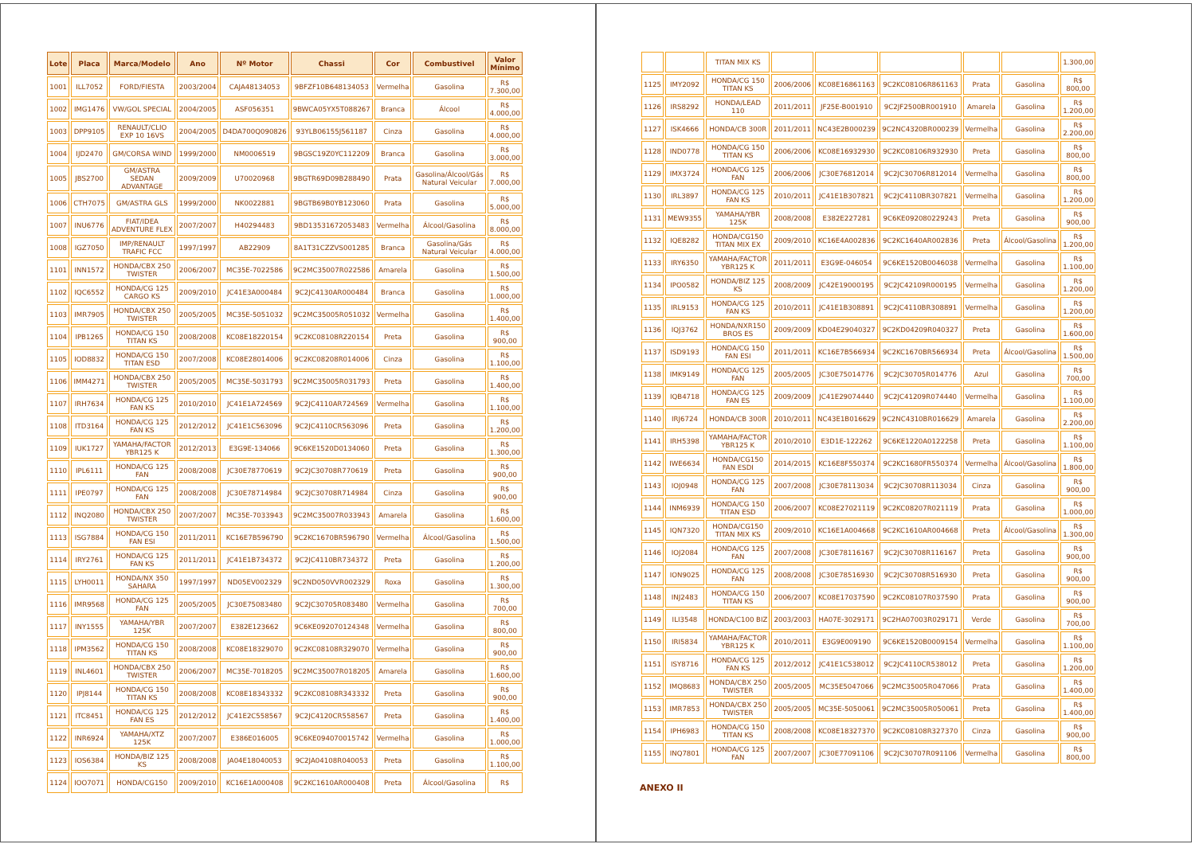| Lote | Placa | Marca/Modelo | Ano | Nº Motor | Chassi | Cor | Combustivel | Valor Mínimo |
| --- | --- | --- | --- | --- | --- | --- | --- | --- |
| 1001 | ILL7052 | FORD/FIESTA | 2003/2004 | CAJA48134053 | 9BFZF10B648134053 | Vermelha | Gasolina | R$ 7.300,00 |
| 1002 | IMG1476 | VW/GOL SPECIAL | 2004/2005 | ASF056351 | 9BWCA05YX5T088267 | Branca | Álcool | R$ 4.000,00 |
| 1003 | DPP9105 | RENAULT/CLIO EXP 10 16VS | 2004/2005 | D4DA700Q090826 | 93YLB06155J561187 | Cinza | Gasolina | R$ 4.000,00 |
| 1004 | IJD2470 | GM/CORSA WIND | 1999/2000 | NM0006519 | 9BGSC19Z0YC112209 | Branca | Gasolina | R$ 3.000,00 |
| 1005 | JBS2700 | GM/ASTRA SEDAN ADVANTAGE | 2009/2009 | U70020968 | 9BGTR69D09B288490 | Prata | Gasolina/Álcool/Gás Natural Veicular | R$ 7.000,00 |
| 1006 | CTH7075 | GM/ASTRA GLS | 1999/2000 | NK0022881 | 9BGTB69B0YB123060 | Prata | Gasolina | R$ 5.000,00 |
| 1007 | INU6776 | FIAT/IDEA ADVENTURE FLEX | 2007/2007 | H40294483 | 9BD13531672053483 | Vermelha | Álcool/Gasolina | R$ 8.000,00 |
| 1008 | IGZ7050 | IMP/RENAULT TRAFIC FCC | 1997/1997 | AB22909 | 8A1T31CZZVS001285 | Branca | Gasolina/Gás Natural Veicular | R$ 4.000,00 |
| 1101 | INN1572 | HONDA/CBX 250 TWISTER | 2006/2007 | MC35E-7022586 | 9C2MC35007R022586 | Amarela | Gasolina | R$ 1.500,00 |
| 1102 | IQC6552 | HONDA/CG 125 CARGO KS | 2009/2010 | JC41E3A000484 | 9C2JC4130AR000484 | Branca | Gasolina | R$ 1.000,00 |
| 1103 | IMR7905 | HONDA/CBX 250 TWISTER | 2005/2005 | MC35E-5051032 | 9C2MC35005R051032 | Vermelha | Gasolina | R$ 1.400,00 |
| 1104 | IPB1265 | HONDA/CG 150 TITAN KS | 2008/2008 | KC08E18220154 | 9C2KC08108R220154 | Preta | Gasolina | R$ 900,00 |
| 1105 | IOD8832 | HONDA/CG 150 TITAN ESD | 2007/2008 | KC08E28014006 | 9C2KC08208R014006 | Cinza | Gasolina | R$ 1.100,00 |
| 1106 | IMM4271 | HONDA/CBX 250 TWISTER | 2005/2005 | MC35E-5031793 | 9C2MC35005R031793 | Preta | Gasolina | R$ 1.400,00 |
| 1107 | IRH7634 | HONDA/CG 125 FAN KS | 2010/2010 | JC41E1A724569 | 9C2JC4110AR724569 | Vermelha | Gasolina | R$ 1.100,00 |
| 1108 | ITD3164 | HONDA/CG 125 FAN KS | 2012/2012 | JC41E1C563096 | 9C2JC4110CR563096 | Preta | Gasolina | R$ 1.200,00 |
| 1109 | IUK1727 | YAMAHA/FACTOR YBR125 K | 2012/2013 | E3G9E-134066 | 9C6KE1520D0134060 | Preta | Gasolina | R$ 1.300,00 |
| 1110 | IPL6111 | HONDA/CG 125 FAN | 2008/2008 | JC30E78770619 | 9C2JC30708R770619 | Preta | Gasolina | R$ 900,00 |
| 1111 | IPE0797 | HONDA/CG 125 FAN | 2008/2008 | JC30E78714984 | 9C2JC30708R714984 | Cinza | Gasolina | R$ 900,00 |
| 1112 | INQ2080 | HONDA/CBX 250 TWISTER | 2007/2007 | MC35E-7033943 | 9C2MC35007R033943 | Amarela | Gasolina | R$ 1.600,00 |
| 1113 | ISG7884 | HONDA/CG 150 FAN ESI | 2011/2011 | KC16E7B596790 | 9C2KC1670BR596790 | Vermelha | Álcool/Gasolina | R$ 1.500,00 |
| 1114 | IRY2761 | HONDA/CG 125 FAN KS | 2011/2011 | JC41E1B734372 | 9C2JC4110BR734372 | Preta | Gasolina | R$ 1.200,00 |
| 1115 | LYH0011 | HONDA/NX 350 SAHARA | 1997/1997 | ND05EV002329 | 9C2ND050VVR002329 | Roxa | Gasolina | R$ 1.300,00 |
| 1116 | IMR9568 | HONDA/CG 125 FAN | 2005/2005 | JC30E75083480 | 9C2JC30705R083480 | Vermelha | Gasolina | R$ 700,00 |
| 1117 | INY1555 | YAMAHA/YBR 125K | 2007/2007 | E382E123662 | 9C6KE092070124348 | Vermelha | Gasolina | R$ 800,00 |
| 1118 | IPM3562 | HONDA/CG 150 TITAN KS | 2008/2008 | KC08E18329070 | 9C2KC08108R329070 | Vermelha | Gasolina | R$ 900,00 |
| 1119 | INL4601 | HONDA/CBX 250 TWISTER | 2006/2007 | MC35E-7018205 | 9C2MC35007R018205 | Amarela | Gasolina | R$ 1.600,00 |
| 1120 | IPJ8144 | HONDA/CG 150 TITAN KS | 2008/2008 | KC08E18343332 | 9C2KC08108R343332 | Preta | Gasolina | R$ 900,00 |
| 1121 | ITC8451 | HONDA/CG 125 FAN ES | 2012/2012 | JC41E2C558567 | 9C2JC4120CR558567 | Preta | Gasolina | R$ 1.400,00 |
| 1122 | INR6924 | YAMAHA/XTZ 125K | 2007/2007 | E386E016005 | 9C6KE094070015742 | Vermelha | Gasolina | R$ 1.000,00 |
| 1123 | IOS6384 | HONDA/BIZ 125 KS | 2008/2008 | JA04E18040053 | 9C2JA04108R040053 | Preta | Gasolina | R$ 1.100,00 |
| 1124 | IOO7071 | HONDA/CG150 | 2009/2010 | KC16E1A000408 | 9C2KC1610AR000408 | Preta | Álcool/Gasolina | R$ |
| | | TITAN MIX KS | | | | | | 1.300,00 |
| 1125 | IMY2092 | HONDA/CG 150 TITAN KS | 2006/2006 | KC08E16861163 | 9C2KC08106R861163 | Prata | Gasolina | R$ 800,00 |
| 1126 | IRS8292 | HONDA/LEAD 110 | 2011/2011 | JF25E-B001910 | 9C2JF2500BR001910 | Amarela | Gasolina | R$ 1.200,00 |
| 1127 | ISK4666 | HONDA/CB 300R | 2011/2011 | NC43E2B000239 | 9C2NC4320BR000239 | Vermelha | Gasolina | R$ 2.200,00 |
| 1128 | IND0778 | HONDA/CG 150 TITAN KS | 2006/2006 | KC08E16932930 | 9C2KC08106R932930 | Preta | Gasolina | R$ 800,00 |
| 1129 | IMX3724 | HONDA/CG 125 FAN | 2006/2006 | JC30E76812014 | 9C2JC30706R812014 | Vermelha | Gasolina | R$ 800,00 |
| 1130 | IRL3897 | HONDA/CG 125 FAN KS | 2010/2011 | JC41E1B307821 | 9C2JC4110BR307821 | Vermelha | Gasolina | R$ 1.200,00 |
| 1131 | MEW9355 | YAMAHA/YBR 125K | 2008/2008 | E382E227281 | 9C6KE092080229243 | Preta | Gasolina | R$ 900,00 |
| 1132 | IQE8282 | HONDA/CG150 TITAN MIX EX | 2009/2010 | KC16E4A002836 | 9C2KC1640AR002836 | Preta | Álcool/Gasolina | R$ 1.200,00 |
| 1133 | IRY6350 | YAMAHA/FACTOR YBR125 K | 2011/2011 | E3G9E-046054 | 9C6KE1520B0046038 | Vermelha | Gasolina | R$ 1.100,00 |
| 1134 | IPO0582 | HONDA/BIZ 125 KS | 2008/2009 | JC42E19000195 | 9C2JC42109R000195 | Vermelha | Gasolina | R$ 1.200,00 |
| 1135 | IRL9153 | HONDA/CG 125 FAN KS | 2010/2011 | JC41E1B308891 | 9C2JC4110BR308891 | Vermelha | Gasolina | R$ 1.200,00 |
| 1136 | IQJ3762 | HONDA/NXR150 BROS ES | 2009/2009 | KD04E29040327 | 9C2KD04209R040327 | Preta | Gasolina | R$ 1.600,00 |
| 1137 | ISD9193 | HONDA/CG 150 FAN ESI | 2011/2011 | KC16E7B566934 | 9C2KC1670BR566934 | Preta | Álcool/Gasolina | R$ 1.500,00 |
| 1138 | IMK9149 | HONDA/CG 125 FAN | 2005/2005 | JC30E75014776 | 9C2JC30705R014776 | Azul | Gasolina | R$ 700,00 |
| 1139 | IQB4718 | HONDA/CG 125 FAN ES | 2009/2009 | JC41E29074440 | 9C2JC41209R074440 | Vermelha | Gasolina | R$ 1.100,00 |
| 1140 | IRJ6724 | HONDA/CB 300R | 2010/2011 | NC43E1B016629 | 9C2NC4310BR016629 | Amarela | Gasolina | R$ 2.200,00 |
| 1141 | IRH5398 | YAMAHA/FACTOR YBR125 K | 2010/2010 | E3D1E-122262 | 9C6KE1220A0122258 | Preta | Gasolina | R$ 1.100,00 |
| 1142 | IWE6634 | HONDA/CG150 FAN ESDI | 2014/2015 | KC16E8F550374 | 9C2KC1680FR550374 | Vermelha | Álcool/Gasolina | R$ 1.800,00 |
| 1143 | IOJ0948 | HONDA/CG 125 FAN | 2007/2008 | JC30E78113034 | 9C2JC30708R113034 | Cinza | Gasolina | R$ 900,00 |
| 1144 | INM6939 | HONDA/CG 150 TITAN ESD | 2006/2007 | KC08E27021119 | 9C2KC08207R021119 | Prata | Gasolina | R$ 1.000,00 |
| 1145 | IQN7320 | HONDA/CG150 TITAN MIX KS | 2009/2010 | KC16E1A004668 | 9C2KC1610AR004668 | Preta | Álcool/Gasolina | R$ 1.300,00 |
| 1146 | IOJ2084 | HONDA/CG 125 FAN | 2007/2008 | JC30E78116167 | 9C2JC30708R116167 | Preta | Gasolina | R$ 900,00 |
| 1147 | ION9025 | HONDA/CG 125 FAN | 2008/2008 | JC30E78516930 | 9C2JC30708R516930 | Preta | Gasolina | R$ 900,00 |
| 1148 | INJ2483 | HONDA/CG 150 TITAN KS | 2006/2007 | KC08E17037590 | 9C2KC08107R037590 | Prata | Gasolina | R$ 900,00 |
| 1149 | ILI3548 | HONDA/C100 BIZ | 2003/2003 | HA07E-3029171 | 9C2HA07003R029171 | Verde | Gasolina | R$ 700,00 |
| 1150 | IRI5834 | YAMAHA/FACTOR YBR125 K | 2010/2011 | E3G9E009190 | 9C6KE1520B0009154 | Vermelha | Gasolina | R$ 1.100,00 |
| 1151 | ISY8716 | HONDA/CG 125 FAN KS | 2012/2012 | JC41E1C538012 | 9C2JC4110CR538012 | Preta | Gasolina | R$ 1.200,00 |
| 1152 | IMQ8683 | HONDA/CBX 250 TWISTER | 2005/2005 | MC35E5047066 | 9C2MC35005R047066 | Prata | Gasolina | R$ 1.400,00 |
| 1153 | IMR7853 | HONDA/CBX 250 TWISTER | 2005/2005 | MC35E-5050061 | 9C2MC35005R050061 | Preta | Gasolina | R$ 1.400,00 |
| 1154 | IPH6983 | HONDA/CG 150 TITAN KS | 2008/2008 | KC08E18327370 | 9C2KC08108R327370 | Cinza | Gasolina | R$ 900,00 |
| 1155 | INQ7801 | HONDA/CG 125 FAN | 2007/2007 | JC30E77091106 | 9C2JC30707R091106 | Vermelha | Gasolina | R$ 800,00 |
ANEXO II